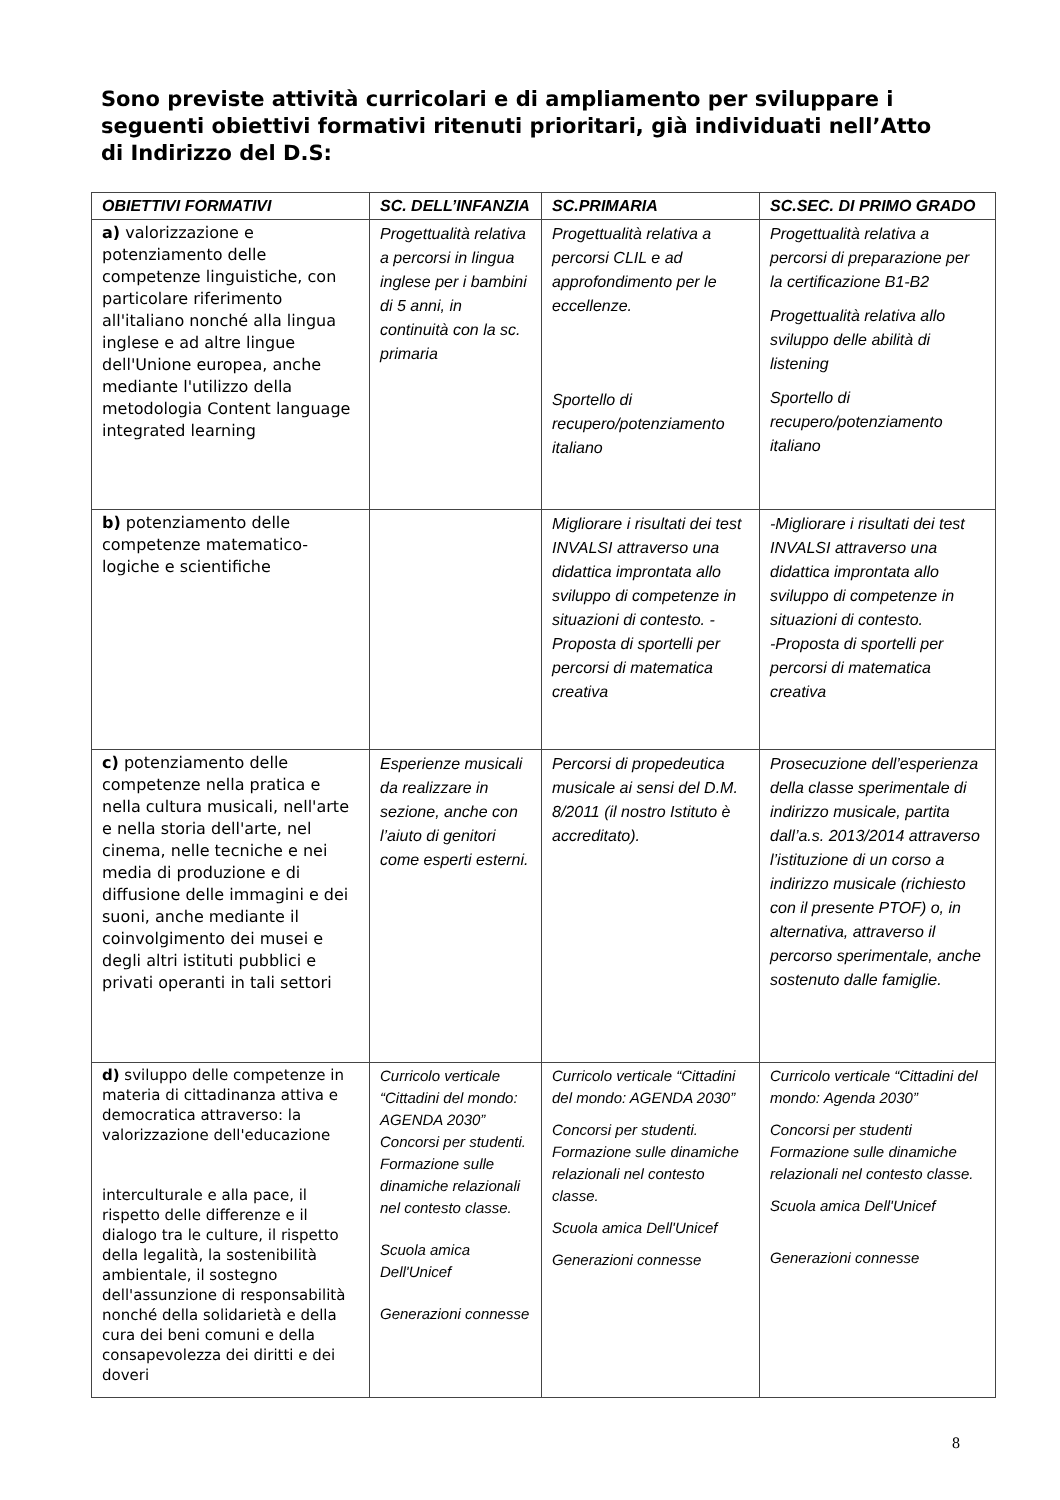Sono previste attività curricolari e di ampliamento per sviluppare i seguenti obiettivi formativi ritenuti prioritari, già individuati nell’Atto di Indirizzo del D.S:
| OBIETTIVI FORMATIVI | SC. DELL’INFANZIA | SC.PRIMARIA | SC.SEC. DI PRIMO GRADO |
| --- | --- | --- | --- |
| a) valorizzazione e potenziamento delle competenze linguistiche, con particolare riferimento all'italiano nonché alla lingua inglese e ad altre lingue dell'Unione europea, anche mediante l'utilizzo della metodologia Content language integrated learning | Progettualità relativa a percorsi in lingua inglese per i bambini di 5 anni, in continuità con la sc. primaria | Progettualità relativa a percorsi CLIL e ad approfondimento per le eccellenze. Sportello di recupero/potenziamento italiano | Progettualità relativa a percorsi di preparazione per la certificazione B1-B2 Progettualità relativa allo sviluppo delle abilità di listening Sportello di recupero/potenziamento italiano |
| b) potenziamento delle competenze matematico-logiche e scientifiche | | Migliorare i risultati dei test INVALSI attraverso una didattica improntata allo sviluppo di competenze in situazioni di contesto. -Proposta di sportelli per percorsi di matematica creativa | -Migliorare i risultati dei test INVALSI attraverso una didattica improntata allo sviluppo di competenze in situazioni di contesto. -Proposta di sportelli per percorsi di matematica creativa |
| c) potenziamento delle competenze nella pratica e nella cultura musicali, nell'arte e nella storia dell'arte, nel cinema, nelle tecniche e nei media di produzione e di diffusione delle immagini e dei suoni, anche mediante il coinvolgimento dei musei e degli altri istituti pubblici e privati operanti in tali settori | Esperienze musicali da realizzare in sezione, anche con l’aiuto di genitori come esperti esterni. | Percorsi di propedeutica musicale ai sensi del D.M. 8/2011 (il nostro Istituto è accreditato). | Prosecuzione dell’esperienza della classe sperimentale di indirizzo musicale, partita dall’a.s. 2013/2014 attraverso l’istituzione di un corso a indirizzo musicale (richiesto con il presente PTOF) o, in alternativa, attraverso il percorso sperimentale, anche sostenuto dalle famiglie. |
| d) sviluppo delle competenze in materia di cittadinanza attiva e democratica attraverso: la valorizzazione dell'educazione interculturale e alla pace, il rispetto delle differenze e il dialogo tra le culture, il rispetto della legalità, la sostenibilità ambientale, il sostegno dell'assunzione di responsabilità nonché della solidarietà e della cura dei beni comuni e della consapevolezza dei diritti e dei doveri | Curricolo verticale “Cittadini del mondo: AGENDA 2030” Concorsi per studenti. Formazione sulle dinamiche relazionali nel contesto classe. Scuola amica Dell'Unicef Generazioni connesse | Curricolo verticale “Cittadini del mondo: AGENDA 2030” Concorsi per studenti. Formazione sulle dinamiche relazionali nel contesto classe. Scuola amica Dell'Unicef Generazioni connesse | Curricolo verticale “Cittadini del mondo: Agenda 2030” Concorsi per studenti Formazione sulle dinamiche relazionali nel contesto classe. Scuola amica Dell'Unicef Generazioni connesse |
8